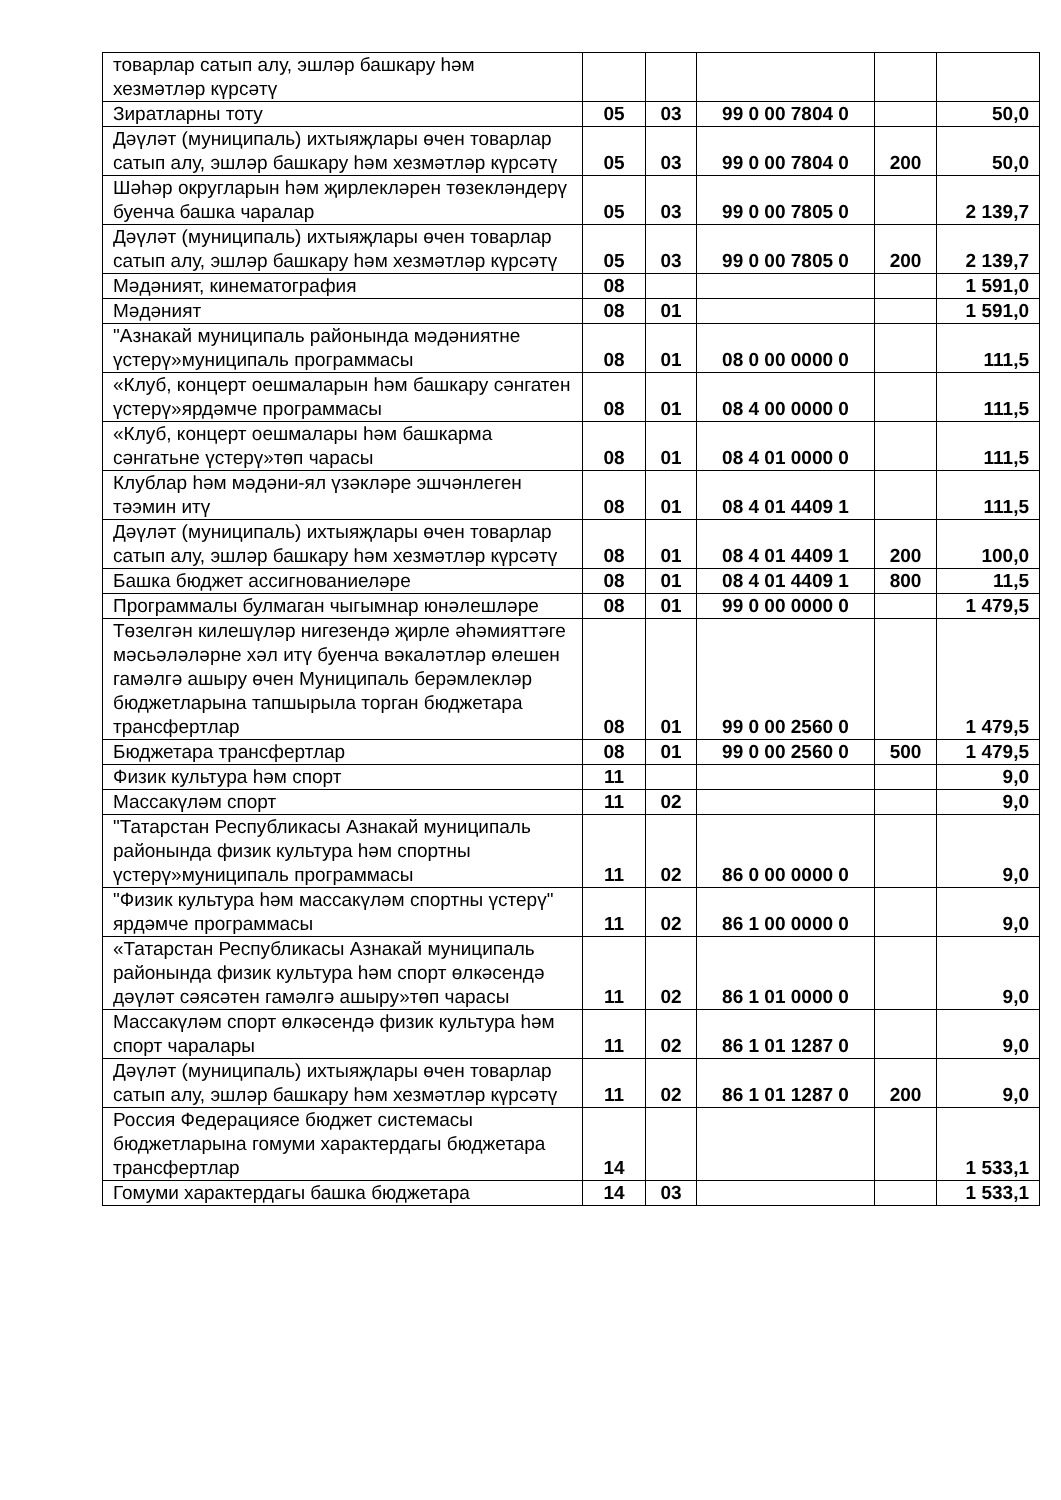| товарлар сатып алу, эшләр башкару һәм хезмәтләр күрсәтү | | | | | |
| Зиратларны тоту | 05 | 03 | 99 0 00 7804 0 | | 50,0 |
| Дәүләт (муниципаль) ихтыяҗлары өчен товарлар сатып алу, эшләр башкару һәм хезмәтләр күрсәтү | 05 | 03 | 99 0 00 7804 0 | 200 | 50,0 |
| Шәһәр округларын һәм җирлекләрен төзекләндерү буенча башка чаралар | 05 | 03 | 99 0 00 7805 0 | | 2 139,7 |
| Дәүләт (муниципаль) ихтыяҗлары өчен товарлар сатып алу, эшләр башкару һәм хезмәтләр күрсәтү | 05 | 03 | 99 0 00 7805 0 | 200 | 2 139,7 |
| Мәдәният, кинематография | 08 | | | | 1 591,0 |
| Мәдәният | 08 | 01 | | | 1 591,0 |
| "Азнакай муниципаль районында мәдәниятне үстерү»муниципаль программасы | 08 | 01 | 08 0 00 0000 0 | | 111,5 |
| «Клуб, концерт оешмаларын һәм башкару сәнгатен үстерү»ярдәмче программасы | 08 | 01 | 08 4 00 0000 0 | | 111,5 |
| «Клуб, концерт оешмалары һәм башкарма сәнгатьне үстерү»төп чарасы | 08 | 01 | 08 4 01 0000 0 | | 111,5 |
| Клублар һәм мәдәни-ял үзәкләре эшчәнлеген тәэмин итү | 08 | 01 | 08 4 01 4409 1 | | 111,5 |
| Дәүләт (муниципаль) ихтыяҗлары өчен товарлар сатып алу, эшләр башкару һәм хезмәтләр күрсәтү | 08 | 01 | 08 4 01 4409 1 | 200 | 100,0 |
| Башка бюджет ассигнованиеләре | 08 | 01 | 08 4 01 4409 1 | 800 | 11,5 |
| Программалы булмаган чыгымнар юнәлешләре | 08 | 01 | 99 0 00 0000 0 | | 1 479,5 |
| Төзелгән килешүләр нигезендә җирле әһәмияттәге мәсьәләләрне хәл итү буенча вәкаләтләр өлешен гамәлгә ашыру өчен Муниципаль берәмлекләр бюджетларына тапшырыла торган бюджетара трансфертлар | 08 | 01 | 99 0 00 2560 0 | | 1 479,5 |
| Бюджетара трансфертлар | 08 | 01 | 99 0 00 2560 0 | 500 | 1 479,5 |
| Физик культура һәм спорт | 11 | | | | 9,0 |
| Массакүләм спорт | 11 | 02 | | | 9,0 |
| "Татарстан Республикасы Азнакай муниципаль районында физик культура һәм спортны үстерү»муниципаль программасы | 11 | 02 | 86 0 00 0000 0 | | 9,0 |
| "Физик культура һәм массакүләм спортны үстерү" ярдәмче программасы | 11 | 02 | 86 1 00 0000 0 | | 9,0 |
| «Татарстан Республикасы Азнакай муниципаль районында физик культура һәм спорт өлкәсендә дәүләт сәясәтен гамәлгә ашыру»төп чарасы | 11 | 02 | 86 1 01 0000 0 | | 9,0 |
| Массакүләм спорт өлкәсендә физик культура һәм спорт чаралары | 11 | 02 | 86 1 01 1287 0 | | 9,0 |
| Дәүләт (муниципаль) ихтыяҗлары өчен товарлар сатып алу, эшләр башкару һәм хезмәтләр күрсәтү | 11 | 02 | 86 1 01 1287 0 | 200 | 9,0 |
| Россия Федерациясе бюджет системасы бюджетларына гомуми характердагы бюджетара трансфертлар | 14 | | | | 1 533,1 |
| Гомуми характердагы башка бюджетара | 14 | 03 | | | 1 533,1 |